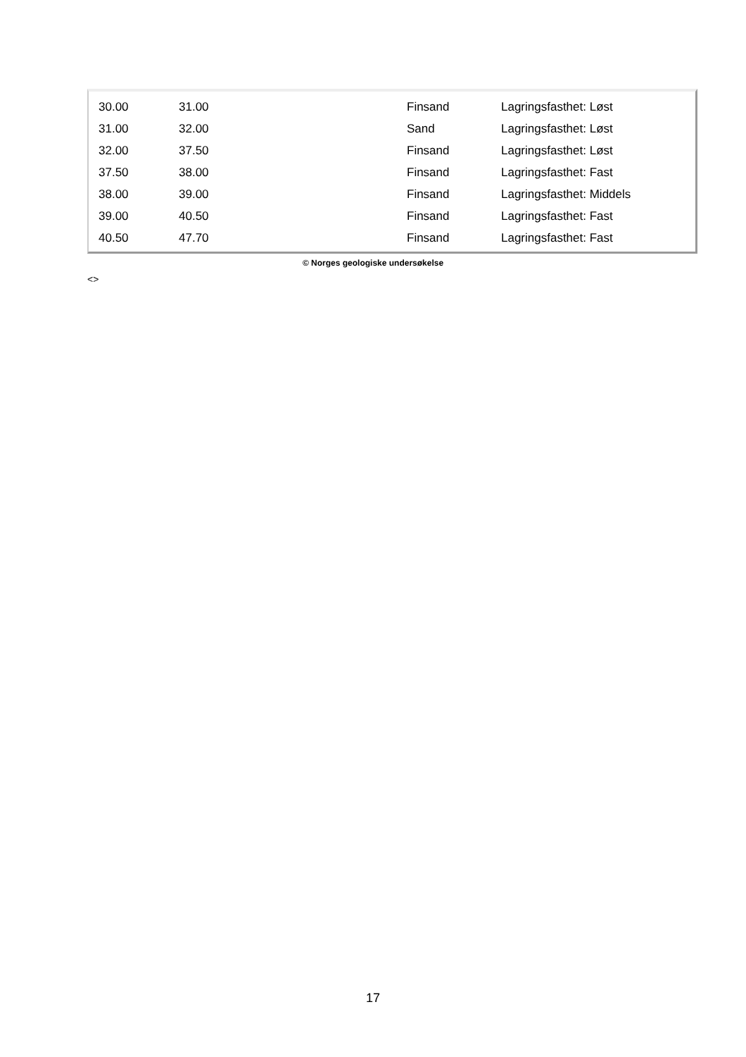| 30.00 | 31.00 | Finsand | Lagringsfasthet: Løst |
| 31.00 | 32.00 | Sand | Lagringsfasthet: Løst |
| 32.00 | 37.50 | Finsand | Lagringsfasthet: Løst |
| 37.50 | 38.00 | Finsand | Lagringsfasthet: Fast |
| 38.00 | 39.00 | Finsand | Lagringsfasthet: Middels |
| 39.00 | 40.50 | Finsand | Lagringsfasthet: Fast |
| 40.50 | 47.70 | Finsand | Lagringsfasthet: Fast |
© Norges geologiske undersøkelse
<>
17